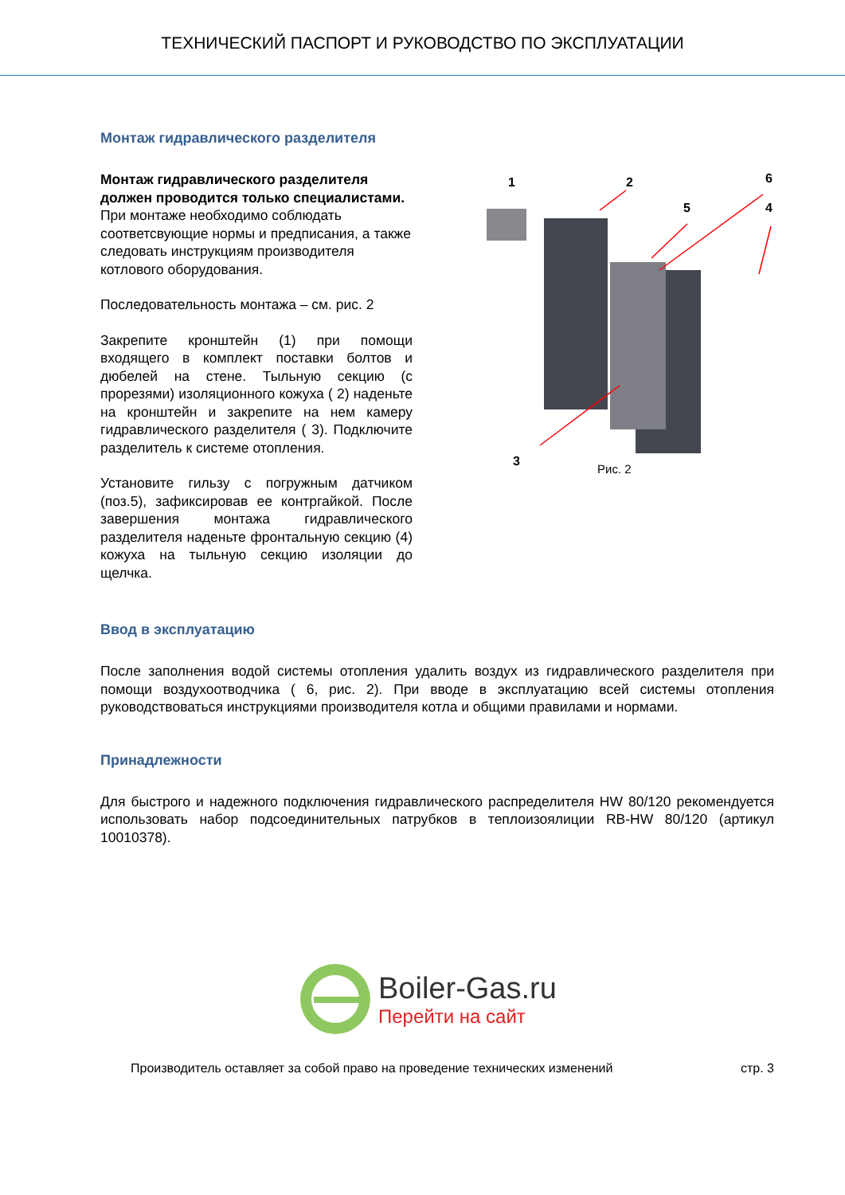ТЕХНИЧЕСКИЙ ПАСПОРТ И РУКОВОДСТВО ПО ЭКСПЛУАТАЦИИ
Монтаж гидравлического разделителя
Монтаж гидравлического разделителя должен проводится только специалистами.
При монтаже необходимо соблюдать соответсвующие нормы и предписания, а также следовать инструкциям производителя котлового оборудования.
Последовательность монтажа – см. рис. 2
Закрепите кронштейн (1) при помощи входящего в комплект поставки болтов и дюбелей на стене. Тыльную секцию (с прорезями) изоляционного кожуха ( 2) наденьте на кронштейн и закрепите на нем камеру гидравлического разделителя ( 3). Подключите разделитель к системе отопления.
Установите гильзу с погружным датчиком (поз.5), зафиксировав ее контргайкой. После завершения монтажа гидравлического разделителя наденьте фронтальную секцию (4) кожуха на тыльную секцию изоляции до щелчка.
1
2
6
5
4
3
Рис. 2
Ввод в эксплуатацию
После заполнения водой системы отопления удалить воздух из гидравлического разделителя при помощи воздухоотводчика ( 6, рис. 2). При вводе в эксплуатацию всей системы отопления руководствоваться инструкциями производителя котла и общими правилами и нормами.
Принадлежности
Для быстрого и надежного подключения гидравлического распределителя HW 80/120 рекомендуется использовать набор подсоединительных патрубков в теплоизоялиции RB-HW 80/120 (артикул 10010378).
Boiler-Gas.ru
Перейти на сайт
Производитель оставляет за собой право на проведение технических изменений стр. 3